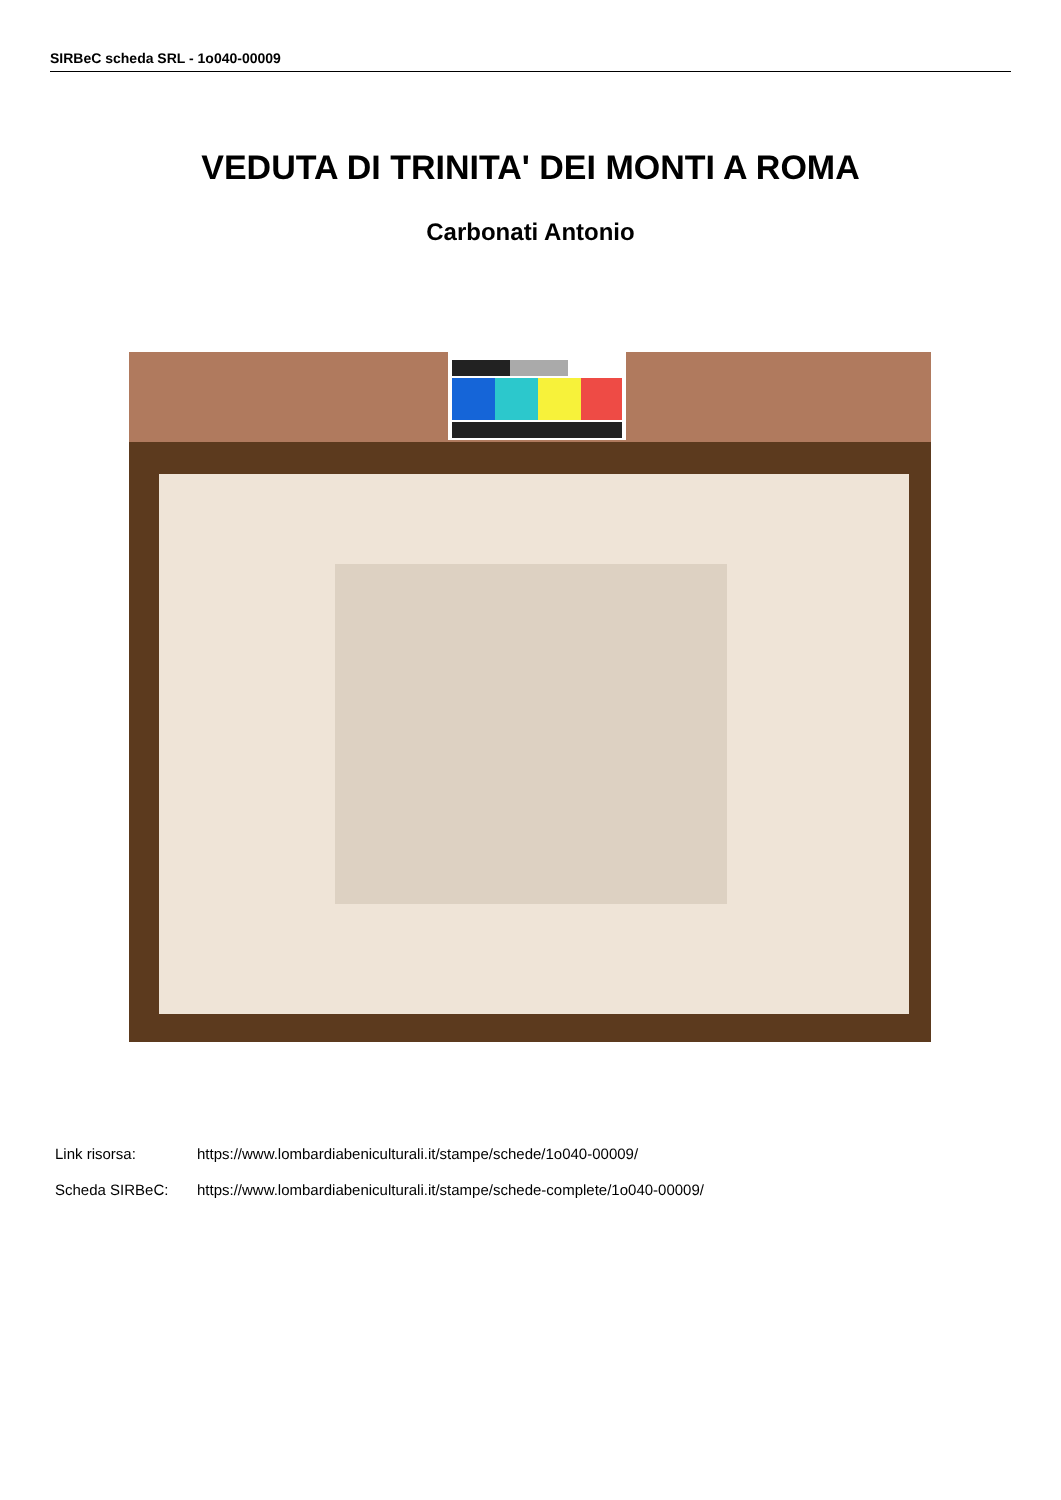SIRBeC scheda SRL - 1o040-00009
VEDUTA DI TRINITA' DEI MONTI A ROMA
Carbonati Antonio
Link risorsa: https://www.lombardiabeniculturali.it/stampe/schede/1o040-00009/
Scheda SIRBeC: https://www.lombardiabeniculturali.it/stampe/schede-complete/1o040-00009/